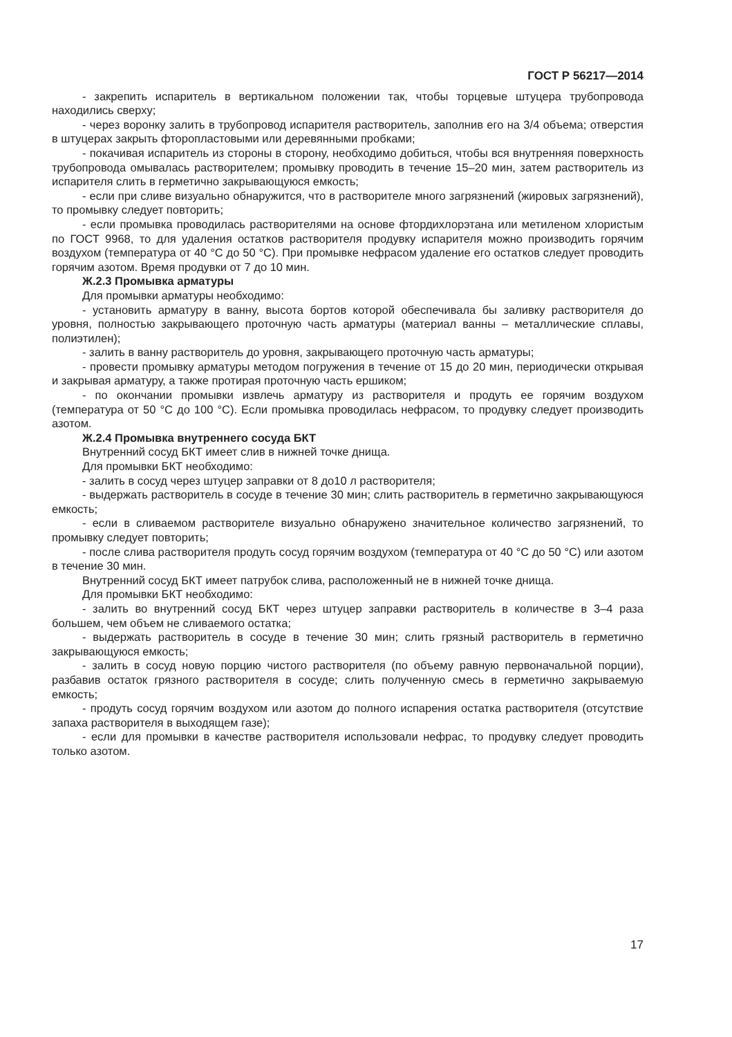ГОСТ Р 56217—2014
- закрепить испаритель в вертикальном положении так, чтобы торцевые штуцера трубопровода находились сверху;
- через воронку залить в трубопровод испарителя растворитель, заполнив его на 3/4 объема; отверстия в штуцерах закрыть фторопластовыми или деревянными пробками;
- покачивая испаритель из стороны в сторону, необходимо добиться, чтобы вся внутренняя поверхность трубопровода омывалась растворителем; промывку проводить в течение 15–20 мин, затем растворитель из испарителя слить в герметично закрывающуюся емкость;
- если при сливе визуально обнаружится, что в растворителе много загрязнений (жировых загрязнений), то промывку следует повторить;
- если промывка проводилась растворителями на основе фтордихлорэтана или метиленом хлористым по ГОСТ 9968, то для удаления остатков растворителя продувку испарителя можно производить горячим воздухом (температура от 40 °С до 50 °С). При промывке нефрасом удаление его остатков следует проводить горячим азотом. Время продувки от 7 до 10 мин.
Ж.2.3 Промывка арматуры
Для промывки арматуры необходимо:
- установить арматуру в ванну, высота бортов которой обеспечивала бы заливку растворителя до уровня, полностью закрывающего проточную часть арматуры (материал ванны – металлические сплавы, полиэтилен);
- залить в ванну растворитель до уровня, закрывающего проточную часть арматуры;
- провести промывку арматуры методом погружения в течение от 15 до 20 мин, периодически открывая и закрывая арматуру, а также протирая проточную часть ершиком;
- по окончании промывки извлечь арматуру из растворителя и продуть ее горячим воздухом (температура от 50 °С до 100 °С). Если промывка проводилась нефрасом, то продувку следует производить азотом.
Ж.2.4 Промывка внутреннего сосуда БКТ
Внутренний сосуд БКТ имеет слив в нижней точке днища.
Для промывки БКТ необходимо:
- залить в сосуд через штуцер заправки от 8 до10 л растворителя;
- выдержать растворитель в сосуде в течение 30 мин; слить растворитель в герметично закрывающуюся емкость;
- если в сливаемом растворителе визуально обнаружено значительное количество загрязнений, то промывку следует повторить;
- после слива растворителя продуть сосуд горячим воздухом (температура от 40 °С до 50 °С) или азотом в течение 30 мин.
Внутренний сосуд БКТ имеет патрубок слива, расположенный не в нижней точке днища.
Для промывки БКТ необходимо:
- залить во внутренний сосуд БКТ через штуцер заправки растворитель в количестве в 3–4 раза большем, чем объем не сливаемого остатка;
- выдержать растворитель в сосуде в течение 30 мин; слить грязный растворитель в герметично закрывающуюся емкость;
- залить в сосуд новую порцию чистого растворителя (по объему равную первоначальной порции), разбавив остаток грязного растворителя в сосуде; слить полученную смесь в герметично закрываемую емкость;
- продуть сосуд горячим воздухом или азотом до полного испарения остатка растворителя (отсутствие запаха растворителя в выходящем газе);
- если для промывки в качестве растворителя использовали нефрас, то продувку следует проводить только азотом.
17